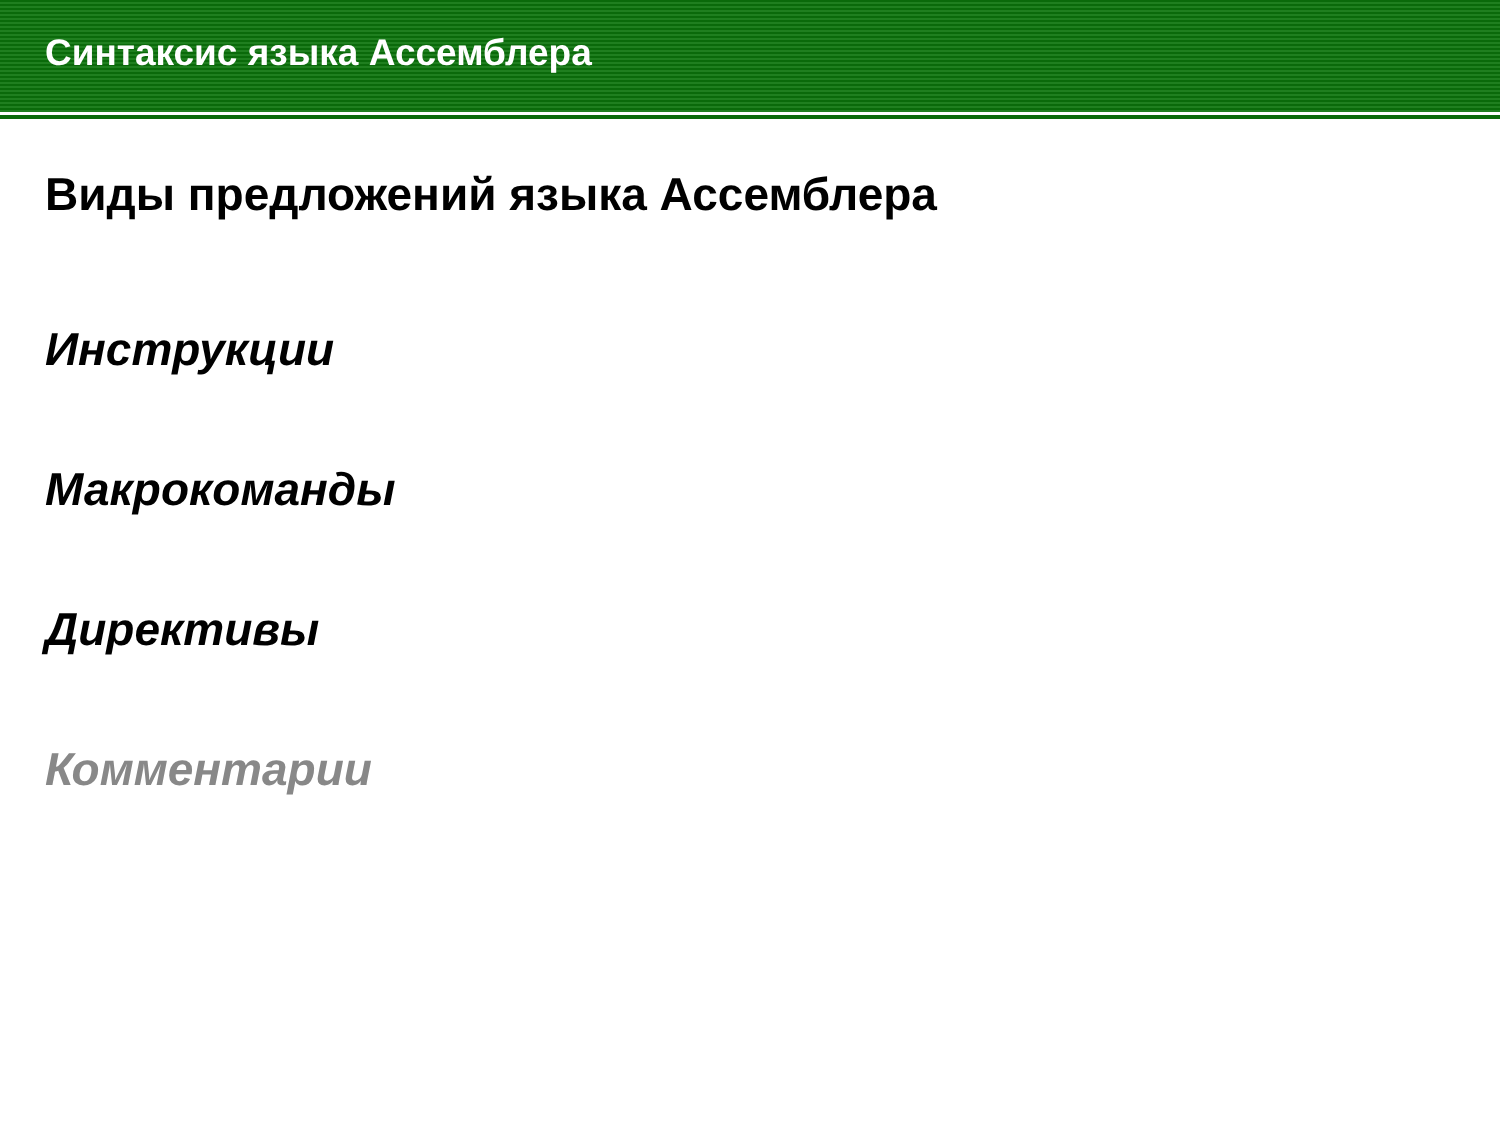Синтаксис языка Ассемблера
Виды предложений языка Ассемблера
Инструкции
Макрокоманды
Директивы
Комментарии